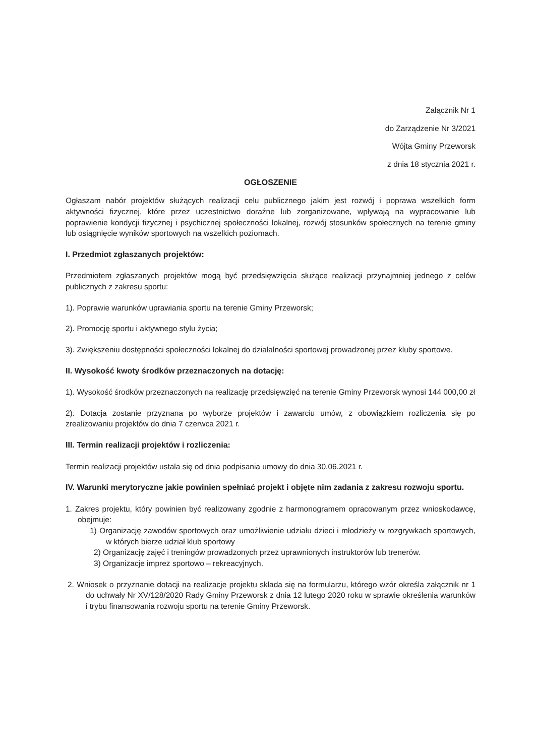Załącznik Nr 1
do Zarządzenie Nr 3/2021
Wójta Gminy Przeworsk
z dnia 18 stycznia 2021 r.
OGŁOSZENIE
Ogłaszam nabór projektów służących realizacji celu publicznego jakim jest rozwój i poprawa wszelkich form aktywności fizycznej, które przez uczestnictwo doraźne lub zorganizowane, wpływają na wypracowanie lub poprawienie kondycji fizycznej i psychicznej społeczności lokalnej, rozwój stosunków społecznych na terenie gminy lub osiągnięcie wyników sportowych na wszelkich poziomach.
I. Przedmiot zgłaszanych projektów:
Przedmiotem zgłaszanych projektów mogą być przedsięwzięcia służące realizacji przynajmniej jednego z celów publicznych z zakresu sportu:
1). Poprawie warunków uprawiania sportu na terenie Gminy Przeworsk;
2). Promocję sportu i aktywnego stylu życia;
3). Zwiększeniu dostępności społeczności lokalnej do działalności sportowej prowadzonej przez kluby sportowe.
II. Wysokość kwoty środków przeznaczonych na dotację:
1). Wysokość środków przeznaczonych na realizację przedsięwzięć na terenie Gminy Przeworsk wynosi 144 000,00 zł
2). Dotacja zostanie przyznana po wyborze projektów i zawarciu umów, z obowiązkiem rozliczenia się po zrealizowaniu projektów do dnia 7 czerwca 2021 r.
III. Termin realizacji projektów i rozliczenia:
Termin realizacji projektów ustala się od dnia podpisania umowy do dnia 30.06.2021 r.
IV. Warunki merytoryczne jakie powinien spełniać projekt i objęte nim zadania z zakresu rozwoju sportu.
1. Zakres projektu, który powinien być realizowany zgodnie z harmonogramem opracowanym przez wnioskodawcę, obejmuje:
1) Organizację zawodów sportowych oraz umożliwienie udziału dzieci i młodzieży w rozgrywkach sportowych, w których bierze udział klub sportowy
2) Organizację zajęć i treningów prowadzonych przez uprawnionych instruktorów lub trenerów.
3) Organizacje imprez sportowo – rekreacyjnych.
2. Wniosek o przyznanie dotacji na realizacje projektu składa się na formularzu, którego wzór określa załącznik nr 1 do uchwały Nr XV/128/2020 Rady Gminy Przeworsk z dnia 12 lutego 2020 roku w sprawie określenia warunków i trybu finansowania rozwoju sportu na terenie Gminy Przeworsk.